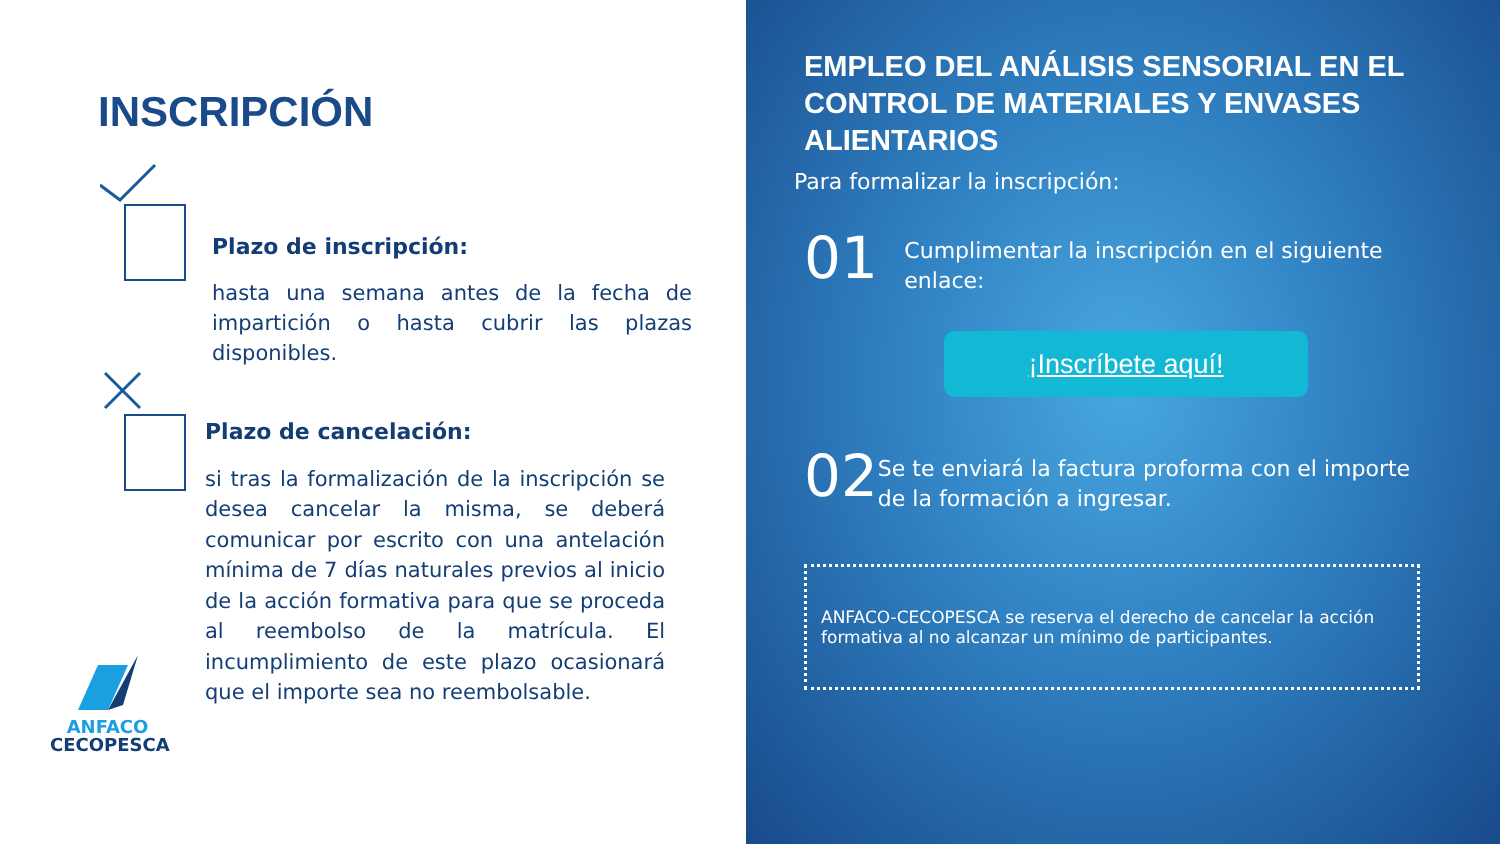INSCRIPCIÓN
Plazo de inscripción:
hasta una semana antes de la fecha de impartición o hasta cubrir las plazas disponibles.
Plazo de cancelación:
si tras la formalización de la inscripción se desea cancelar la misma, se deberá comunicar por escrito con una antelación mínima de 7 días naturales previos al inicio de la acción formativa para que se proceda al reembolso de la matrícula. El incumplimiento de este plazo ocasionará que el importe sea no reembolsable.
ANFACO
CECOPESCA
EMPLEO DEL ANÁLISIS SENSORIAL EN EL CONTROL DE MATERIALES Y ENVASES ALIENTARIOS
Para formalizar la inscripción:
01
Cumplimentar la inscripción en el siguiente enlace:
¡Inscríbete aquí!
02
Se te enviará la factura proforma con el importe de la formación a ingresar.
ANFACO-CECOPESCA se reserva el derecho de cancelar la acción formativa al no alcanzar un mínimo de participantes.